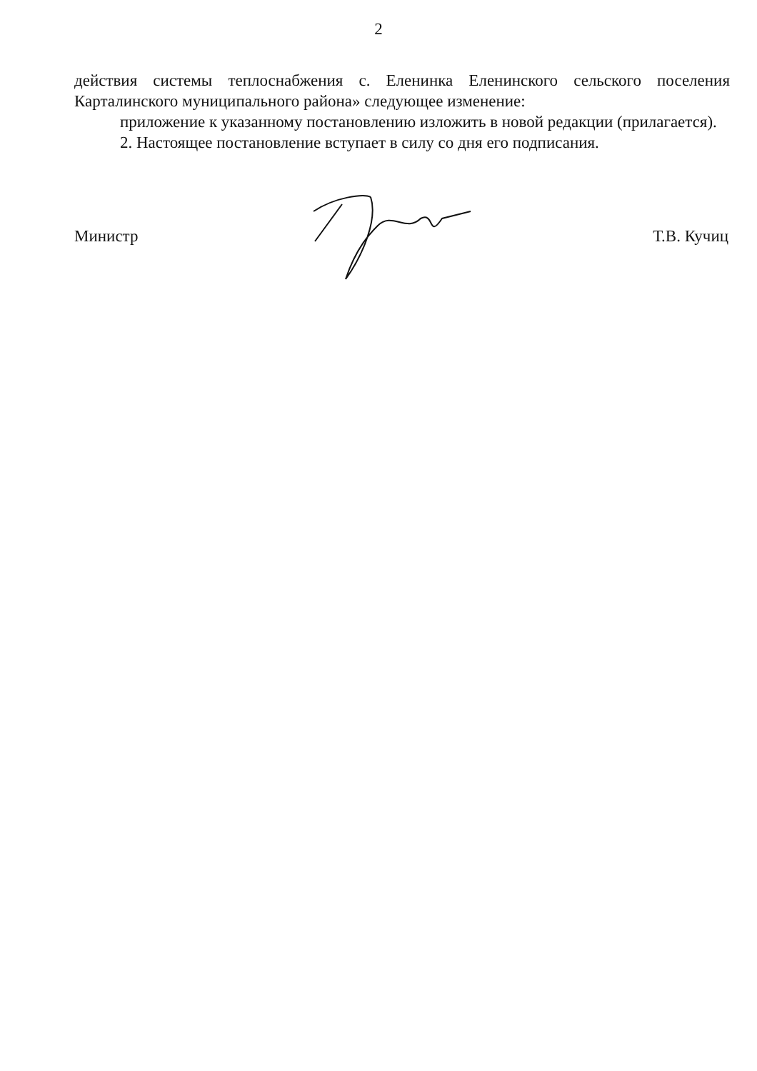2
действия системы теплоснабжения с. Еленинка Еленинского сельского поселения Карталинского муниципального района» следующее изменение:
приложение к указанному постановлению изложить в новой редакции (прилагается).
2. Настоящее постановление вступает в силу со дня его подписания.
Министр Т.В. Кучиц